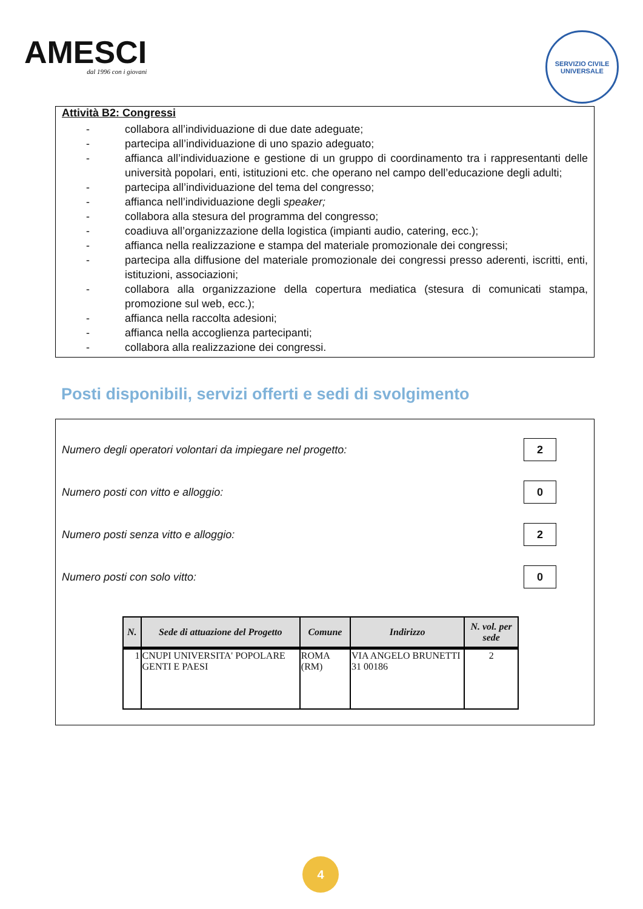AMESCI
dal 1996 con i giovani
SERVIZIO CIVILE UNIVERSALE
Attività B2: Congressi
- collabora all’individuazione di due date adeguate;
- partecipa all’individuazione di uno spazio adeguato;
- affianca all’individuazione e gestione di un gruppo di coordinamento tra i rappresentanti delle università popolari, enti, istituzioni etc. che operano nel campo dell’educazione degli adulti;
- partecipa all’individuazione del tema del congresso;
- affianca nell’individuazione degli speaker;
- collabora alla stesura del programma del congresso;
- coadiuva all’organizzazione della logistica (impianti audio, catering, ecc.);
- affianca nella realizzazione e stampa del materiale promozionale dei congressi;
- partecipa alla diffusione del materiale promozionale dei congressi presso aderenti, iscritti, enti, istituzioni, associazioni;
- collabora alla organizzazione della copertura mediatica (stesura di comunicati stampa, promozione sul web, ecc.);
- affianca nella raccolta adesioni;
- affianca nella accoglienza partecipanti;
- collabora alla realizzazione dei congressi.
Posti disponibili, servizi offerti e sedi di svolgimento
Numero degli operatori volontari da impiegare nel progetto: 2
Numero posti con vitto e alloggio: 0
Numero posti senza vitto e alloggio: 2
Numero posti con solo vitto: 0
| N. | Sede di attuazione del Progetto | Comune | Indirizzo | N. vol. per sede |
| --- | --- | --- | --- | --- |
| 1 | CNUPI UNIVERSITA' POPOLARE GENTI E PAESI | ROMA (RM) | VIA ANGELO BRUNETTI 31 00186 | 2 |
4